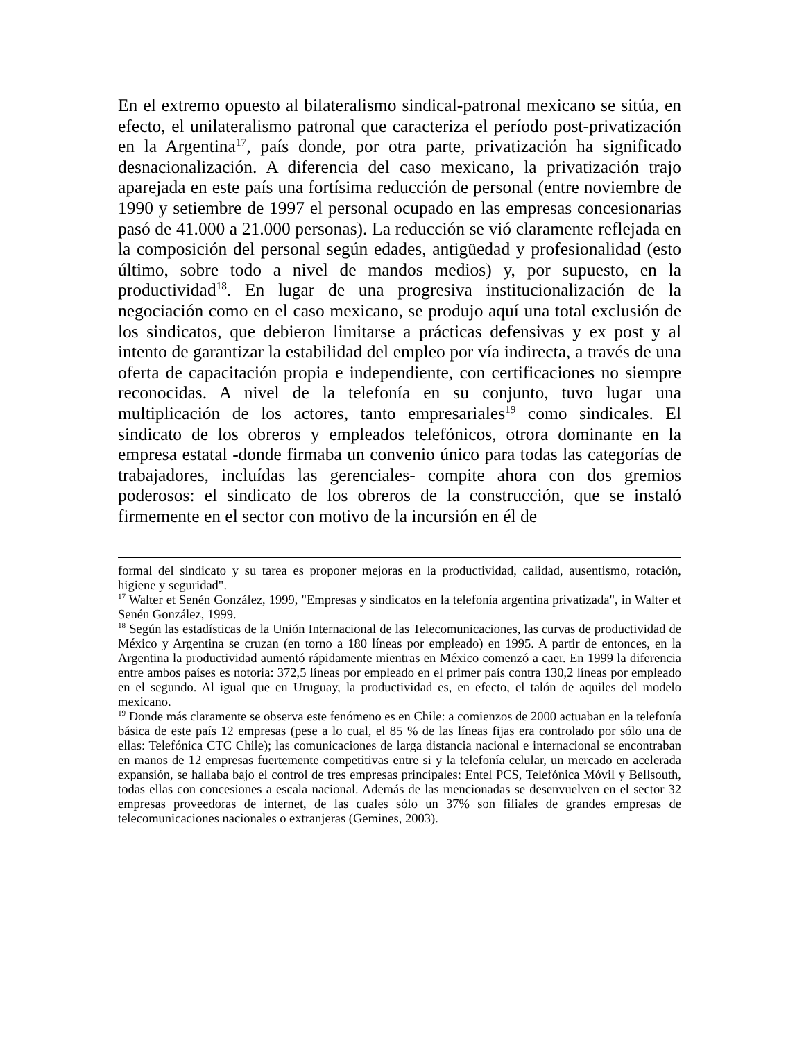En el extremo opuesto al bilateralismo sindical-patronal mexicano se sitúa, en efecto, el unilateralismo patronal que caracteriza el período post-privatización en la Argentina<sup>17</sup>, país donde, por otra parte, privatización ha significado desnacionalización. A diferencia del caso mexicano, la privatización trajo aparejada en este país una fortísima reducción de personal (entre noviembre de 1990 y setiembre de 1997 el personal ocupado en las empresas concesionarias pasó de 41.000 a 21.000 personas). La reducción se vió claramente reflejada en la composición del personal según edades, antigüedad y profesionalidad (esto último, sobre todo a nivel de mandos medios) y, por supuesto, en la productividad<sup>18</sup>. En lugar de una progresiva institucionalización de la negociación como en el caso mexicano, se produjo aquí una total exclusión de los sindicatos, que debieron limitarse a prácticas defensivas y ex post y al intento de garantizar la estabilidad del empleo por vía indirecta, a través de una oferta de capacitación propia e independiente, con certificaciones no siempre reconocidas. A nivel de la telefonía en su conjunto, tuvo lugar una multiplicación de los actores, tanto empresariales<sup>19</sup> como sindicales. El sindicato de los obreros y empleados telefónicos, otrora dominante en la empresa estatal -donde firmaba un convenio único para todas las categorías de trabajadores, incluídas las gerenciales- compite ahora con dos gremios poderosos: el sindicato de los obreros de la construcción, que se instaló firmemente en el sector con motivo de la incursión en él de
formal del sindicato y su tarea es proponer mejoras en la productividad, calidad, ausentismo, rotación, higiene y seguridad".
<sup>17</sup> Walter et Senén González, 1999, "Empresas y sindicatos en la telefonía argentina privatizada", in Walter et Senén González, 1999.
<sup>18</sup> Según las estadísticas de la Unión Internacional de las Telecomunicaciones, las curvas de productividad de México y Argentina se cruzan (en torno a 180 líneas por empleado) en 1995. A partir de entonces, en la Argentina la productividad aumentó rápidamente mientras en México comenzó a caer. En 1999 la diferencia entre ambos países es notoria: 372,5 líneas por empleado en el primer país contra 130,2 líneas por empleado en el segundo. Al igual que en Uruguay, la productividad es, en efecto, el talón de aquiles del modelo mexicano.
<sup>19</sup> Donde más claramente se observa este fenómeno es en Chile: a comienzos de 2000 actuaban en la telefonía básica de este país 12 empresas (pese a lo cual, el 85 % de las líneas fijas era controlado por sólo una de ellas: Telefónica CTC Chile); las comunicaciones de larga distancia nacional e internacional se encontraban en manos de 12 empresas fuertemente competitivas entre si y la telefonía celular, un mercado en acelerada expansión, se hallaba bajo el control de tres empresas principales: Entel PCS, Telefónica Móvil y Bellsouth, todas ellas con concesiones a escala nacional. Además de las mencionadas se desenvuelven en el sector 32 empresas proveedoras de internet, de las cuales sólo un 37% son filiales de grandes empresas de telecomunicaciones nacionales o extranjeras (Gemines, 2003).